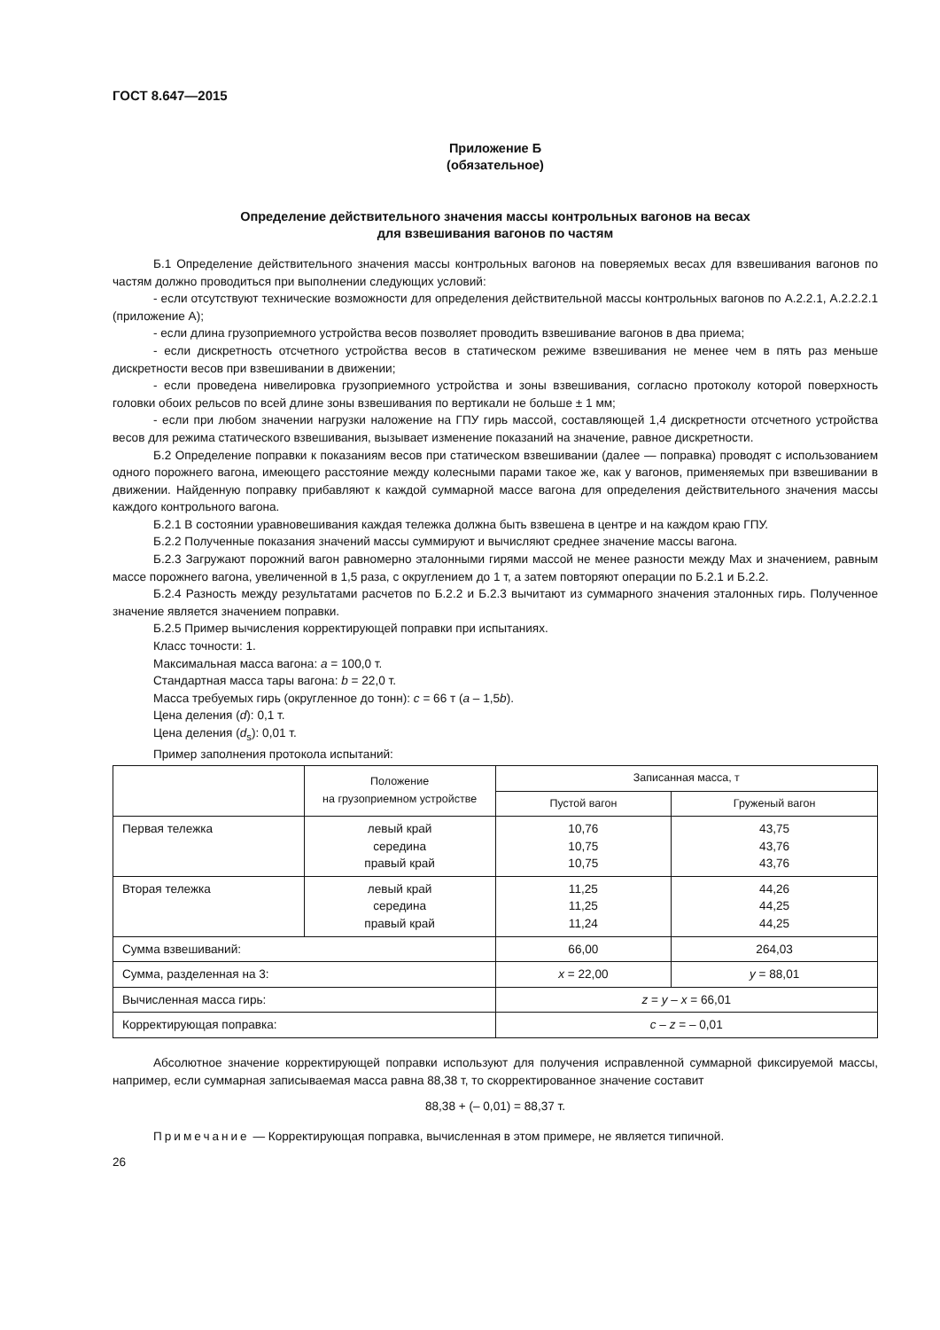ГОСТ 8.647—2015
Приложение Б
(обязательное)
Определение действительного значения массы контрольных вагонов на весах
для взвешивания вагонов по частям
Б.1 Определение действительного значения массы контрольных вагонов на поверяемых весах для взвешивания вагонов по частям должно проводиться при выполнении следующих условий:
- если отсутствуют технические возможности для определения действительной массы контрольных вагонов по А.2.2.1, А.2.2.2.1 (приложение А);
- если длина грузоприемного устройства весов позволяет проводить взвешивание вагонов в два приема;
- если дискретность отсчетного устройства весов в статическом режиме взвешивания не менее чем в пять раз меньше дискретности весов при взвешивании в движении;
- если проведена нивелировка грузоприемного устройства и зоны взвешивания, согласно протоколу которой поверхность головки обоих рельсов по всей длине зоны взвешивания по вертикали не больше ± 1 мм;
- если при любом значении нагрузки наложение на ГПУ гирь массой, составляющей 1,4 дискретности отсчетного устройства весов для режима статического взвешивания, вызывает изменение показаний на значение, равное дискретности.
Б.2 Определение поправки к показаниям весов при статическом взвешивании (далее — поправка) проводят с использованием одного порожнего вагона, имеющего расстояние между колесными парами такое же, как у вагонов, применяемых при взвешивании в движении. Найденную поправку прибавляют к каждой суммарной массе вагона для определения действительного значения массы каждого контрольного вагона.
Б.2.1 В состоянии уравновешивания каждая тележка должна быть взвешена в центре и на каждом краю ГПУ.
Б.2.2 Полученные показания значений массы суммируют и вычисляют среднее значение массы вагона.
Б.2.3 Загружают порожний вагон равномерно эталонными гирями массой не менее разности между Max и значением, равным массе порожнего вагона, увеличенной в 1,5 раза, с округлением до 1 т, а затем повторяют операции по Б.2.1 и Б.2.2.
Б.2.4 Разность между результатами расчетов по Б.2.2 и Б.2.3 вычитают из суммарного значения эталонных гирь. Полученное значение является значением поправки.
Б.2.5 Пример вычисления корректирующей поправки при испытаниях.
Класс точности: 1.
Максимальная масса вагона: a = 100,0 т.
Стандартная масса тары вагона: b = 22,0 т.
Масса требуемых гирь (округленное до тонн): c = 66 т (a – 1,5b).
Цена деления (d): 0,1 т.
Цена деления (d<sub>s</sub>): 0,01 т.
Пример заполнения протокола испытаний:
| | Положение на грузоприемном устройстве | Записанная масса, т | |
| --- | --- | --- | --- |
| | | Пустой вагон | Груженый вагон |
| Первая тележка | левый край середина правый край | 10,76 10,75 10,75 | 43,75 43,76 43,76 |
| Вторая тележка | левый край середина правый край | 11,25 11,25 11,24 | 44,26 44,25 44,25 |
| Сумма взвешиваний: | | 66,00 | 264,03 |
| Сумма, разделенная на 3: | | x = 22,00 | y = 88,01 |
| Вычисленная масса гирь: | | z = y – x = 66,01 | |
| Корректирующая поправка: | | c – z = – 0,01 | |
Абсолютное значение корректирующей поправки используют для получения исправленной суммарной фиксируемой массы, например, если суммарная записываемая масса равна 88,38 т, то скорректированное значение составит
88,38 + (– 0,01) = 88,37 т.
Примечание — Корректирующая поправка, вычисленная в этом примере, не является типичной.
26